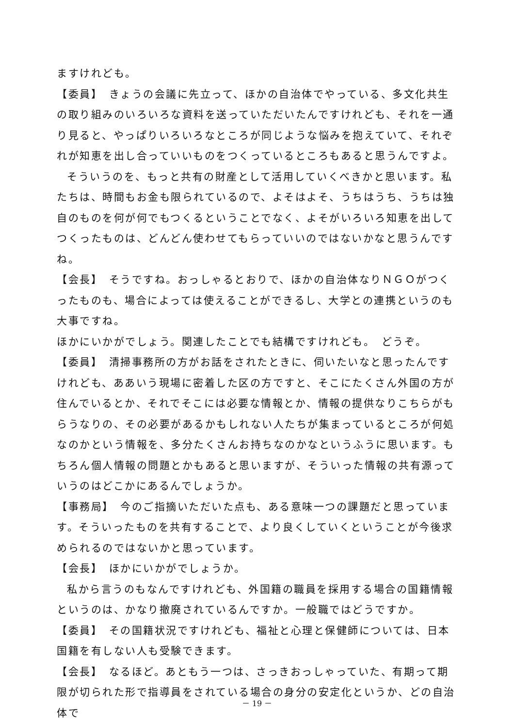ますけれども。
【委員】　きょうの会議に先立って、ほかの自治体でやっている、多文化共生の取り組みのいろいろな資料を送っていただいたんですけれども、それを一通り見ると、やっぱりいろいろなところが同じような悩みを抱えていて、それぞれが知恵を出し合っていいものをつくっているところもあると思うんですよ。
そういうのを、もっと共有の財産として活用していくべきかと思います。私たちは、時間もお金も限られているので、よそはよそ、うちはうち、うちは独自のものを何が何でもつくるということでなく、よそがいろいろ知恵を出してつくったものは、どんどん使わせてもらっていいのではないかなと思うんですね。
【会長】　そうですね。おっしゃるとおりで、ほかの自治体なりＮＧＯがつくったものも、場合によっては使えることができるし、大学との連携というのも大事ですね。
ほかにいかがでしょう。関連したことでも結構ですけれども。　どうぞ。
【委員】　清掃事務所の方がお話をされたときに、伺いたいなと思ったんですけれども、ああいう現場に密着した区の方ですと、そこにたくさん外国の方が住んでいるとか、それでそこには必要な情報とか、情報の提供なりこちらがもらうなりの、その必要があるかもしれない人たちが集まっているところが何処なのかという情報を、多分たくさんお持ちなのかなというふうに思います。もちろん個人情報の問題とかもあると思いますが、そういった情報の共有源っていうのはどこかにあるんでしょうか。
【事務局】　今のご指摘いただいた点も、ある意味一つの課題だと思っています。そういったものを共有することで、より良くしていくということが今後求められるのではないかと思っています。
【会長】　ほかにいかがでしょうか。
私から言うのもなんですけれども、外国籍の職員を採用する場合の国籍情報というのは、かなり撤廃されているんですか。一般職ではどうですか。
【委員】　その国籍状況ですけれども、福祉と心理と保健師については、日本国籍を有しない人も受験できます。
【会長】　なるほど。あともう一つは、さっきおっしゃっていた、有期って期限が切られた形で指導員をされている場合の身分の安定化というか、どの自治体で
－ 19 －